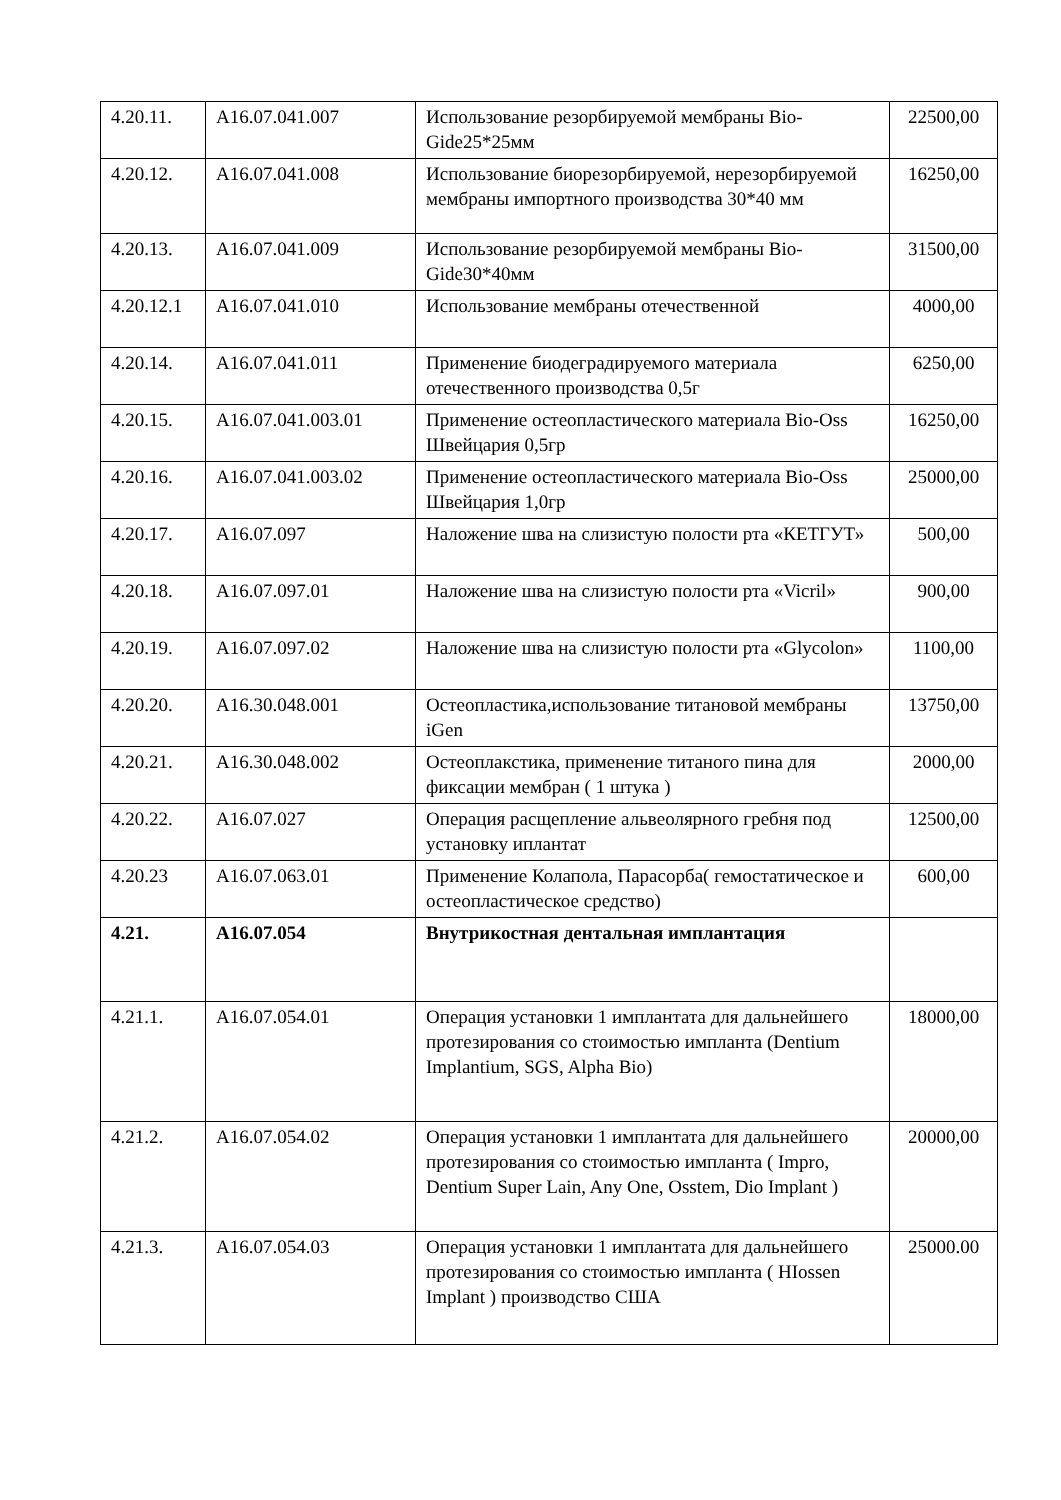| 4.20.11. | A16.07.041.007 | Использование резорбируемой мембраны Bio-Gide25*25мм | 22500,00 |
| 4.20.12. | A16.07.041.008 | Использование биорезорбируемой, нерезорбируемой мембраны импортного производства 30*40 мм | 16250,00 |
| 4.20.13. | A16.07.041.009 | Использование резорбируемой мембраны Bio-Gide30*40мм | 31500,00 |
| 4.20.12.1 | A16.07.041.010 | Использование мембраны отечественной | 4000,00 |
| 4.20.14. | A16.07.041.011 | Применение биодеградируемого материала отечественного производства 0,5г | 6250,00 |
| 4.20.15. | A16.07.041.003.01 | Применение остеопластического материала Bio-Oss Швейцария 0,5гр | 16250,00 |
| 4.20.16. | A16.07.041.003.02 | Применение остеопластического материала Bio-Oss Швейцария 1,0гр | 25000,00 |
| 4.20.17. | A16.07.097 | Наложение шва на слизистую полости рта «КЕТГУТ» | 500,00 |
| 4.20.18. | A16.07.097.01 | Наложение шва на слизистую полости рта «Vicril» | 900,00 |
| 4.20.19. | A16.07.097.02 | Наложение шва на слизистую полости рта «Glycolon» | 1100,00 |
| 4.20.20. | A16.30.048.001 | Остеопластика,использование титановой мембраны iGen | 13750,00 |
| 4.20.21. | A16.30.048.002 | Остеоплакстика, применение титаного пина для фиксации мембран ( 1 штука ) | 2000,00 |
| 4.20.22. | A16.07.027 | Операция расщепление альвеолярного гребня под установку иплантат | 12500,00 |
| 4.20.23 | A16.07.063.01 | Применение Колапола, Парасорба( гемостатическое и остеопластическое средство) | 600,00 |
| 4.21. | A16.07.054 | Внутрикостная дентальная имплантация | |
| 4.21.1. | A16.07.054.01 | Операция установки 1 имплантата для дальнейшего протезирования со стоимостью импланта (Dentium Implantium, SGS, Alpha Bio) | 18000,00 |
| 4.21.2. | A16.07.054.02 | Операция установки 1 имплантата для дальнейшего протезирования со стоимостью импланта ( Impro, Dentium Super Lain, Any One, Osstem, Dio Implant ) | 20000,00 |
| 4.21.3. | A16.07.054.03 | Операция установки 1 имплантата для дальнейшего протезирования со стоимостью импланта ( HIossen Implant ) производство США | 25000.00 |